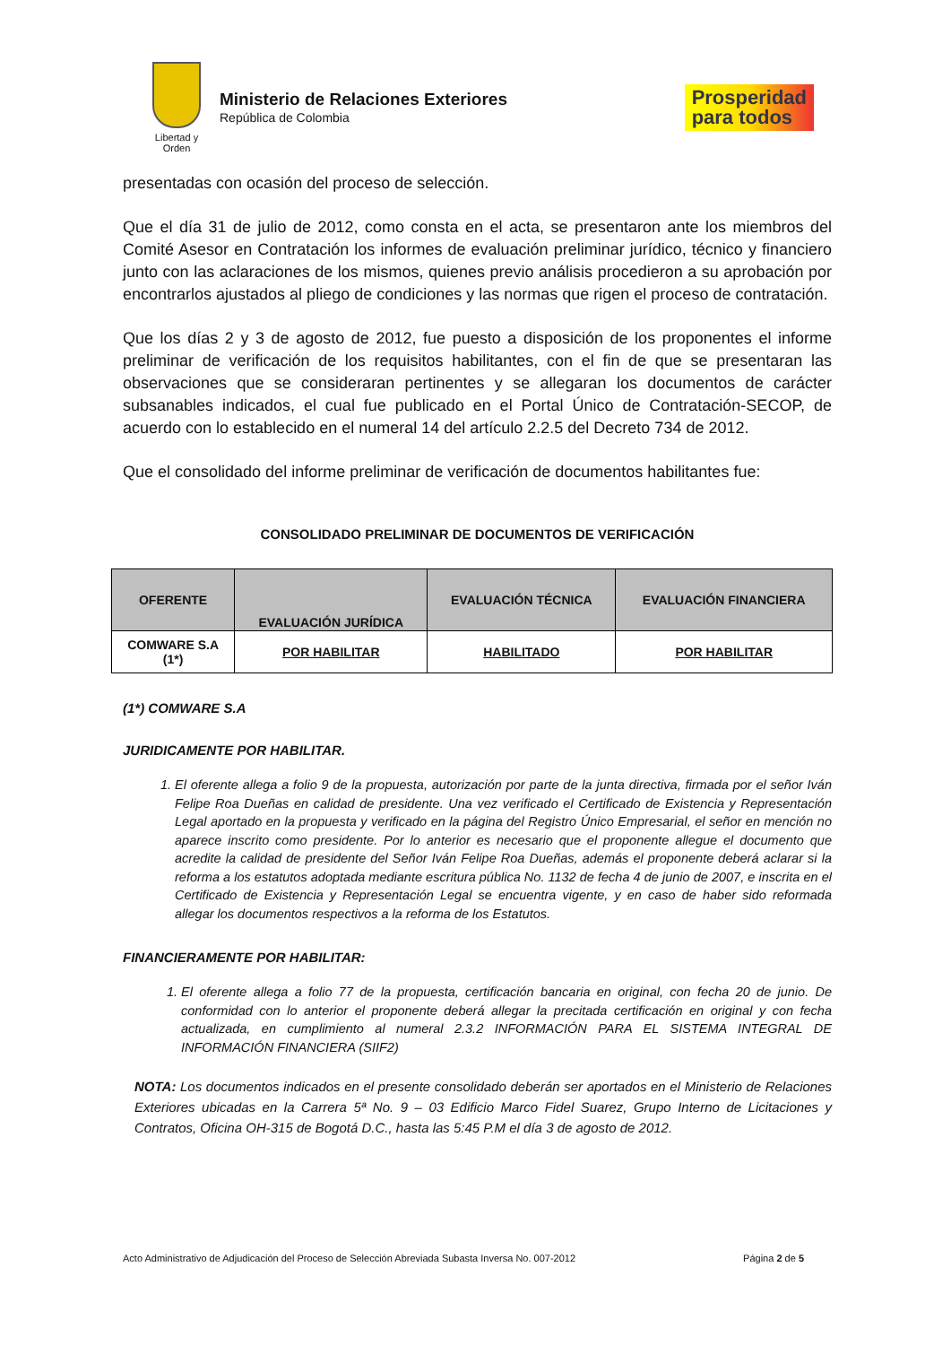Libertad y Orden
Ministerio de Relaciones Exteriores
República de Colombia
Prosperidad
para todos
presentadas con ocasión del proceso de selección.
Que el día 31 de julio de 2012, como consta en el acta, se presentaron ante los miembros del Comité Asesor en Contratación los informes de evaluación preliminar jurídico, técnico y financiero junto con las aclaraciones de los mismos, quienes previo análisis procedieron a su aprobación por encontrarlos ajustados al pliego de condiciones y las normas que rigen el proceso de contratación.
Que los días 2 y 3 de agosto de 2012, fue puesto a disposición de los proponentes el informe preliminar de verificación de los requisitos habilitantes, con el fin de que se presentaran las observaciones que se consideraran pertinentes y se allegaran los documentos de carácter subsanables indicados, el cual fue publicado en el Portal Único de Contratación-SECOP, de acuerdo con lo establecido en el numeral 14 del artículo 2.2.5 del Decreto 734 de 2012.
Que el consolidado del informe preliminar de verificación de documentos habilitantes fue:
CONSOLIDADO PRELIMINAR DE DOCUMENTOS DE VERIFICACIÓN
| OFERENTE | EVALUACIÓN JURÍDICA | EVALUACIÓN TÉCNICA | EVALUACIÓN FINANCIERA |
| --- | --- | --- | --- |
| COMWARE S.A (1*) | POR HABILITAR | HABILITADO | POR HABILITAR |
(1*) COMWARE S.A
JURIDICAMENTE POR HABILITAR.
1. El oferente allega a folio 9 de la propuesta, autorización por parte de la junta directiva, firmada por el señor Iván Felipe Roa Dueñas en calidad de presidente. Una vez verificado el Certificado de Existencia y Representación Legal aportado en la propuesta y verificado en la página del Registro Único Empresarial, el señor en mención no aparece inscrito como presidente. Por lo anterior es necesario que el proponente allegue el documento que acredite la calidad de presidente del Señor Iván Felipe Roa Dueñas, además el proponente deberá aclarar si la reforma a los estatutos adoptada mediante escritura pública No. 1132 de fecha 4 de junio de 2007, e inscrita en el Certificado de Existencia y Representación Legal se encuentra vigente, y en caso de haber sido reformada allegar los documentos respectivos a la reforma de los Estatutos.
FINANCIERAMENTE POR HABILITAR:
1. El oferente allega a folio 77 de la propuesta, certificación bancaria en original, con fecha 20 de junio. De conformidad con lo anterior el proponente deberá allegar la precitada certificación en original y con fecha actualizada, en cumplimiento al numeral 2.3.2 INFORMACIÓN PARA EL SISTEMA INTEGRAL DE INFORMACIÓN FINANCIERA (SIIF2)
NOTA: Los documentos indicados en el presente consolidado deberán ser aportados en el Ministerio de Relaciones Exteriores ubicadas en la Carrera 5ª No. 9 – 03 Edificio Marco Fidel Suarez, Grupo Interno de Licitaciones y Contratos, Oficina OH-315 de Bogotá D.C., hasta las 5:45 P.M el día 3 de agosto de 2012.
Acto Administrativo de Adjudicación del Proceso de Selección Abreviada Subasta Inversa No. 007-2012 Página 2 de 5